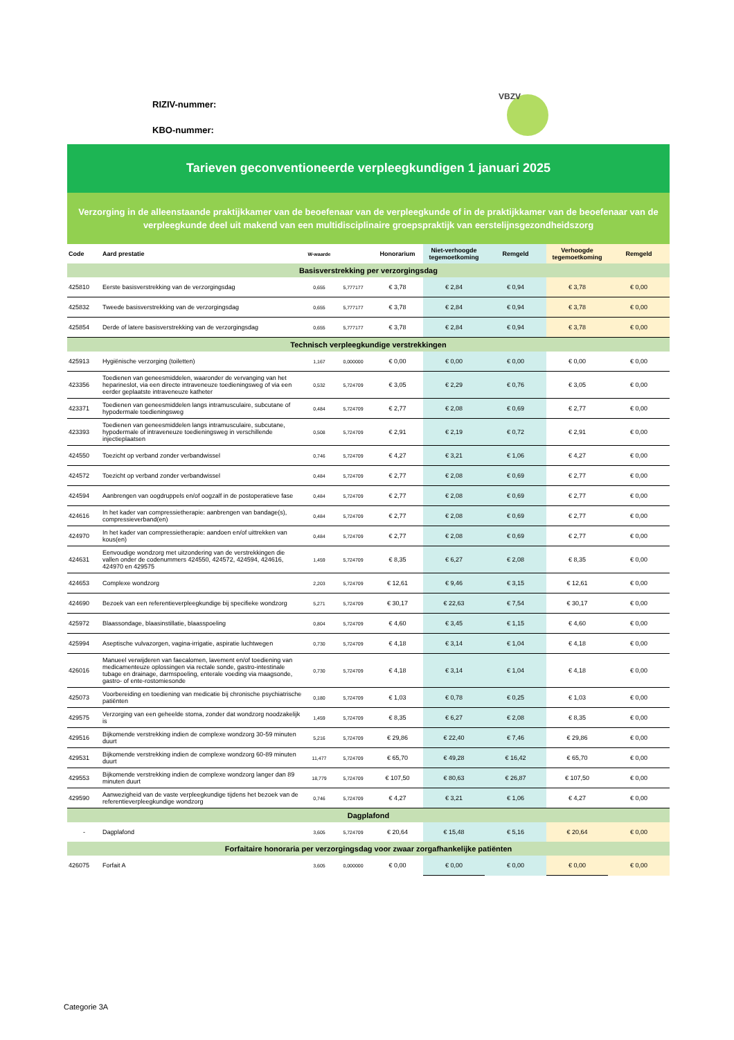RIZIV-nummer:
KBO-nummer:
VBZV
Tarieven geconventioneerde verpleegkundigen 1 januari 2025
Verzorging in de alleenstaande praktijkkamer van de beoefenaar van de verpleegkunde of in de praktijkkamer van de beoefenaar van de verpleegkunde deel uit makend van een multidisciplinaire groepspraktijk van eerstelijnsgezondheidszorg
| Code | Aard prestatie | W-waarde | | Honorarium | Niet-verhoogde tegemoetkoming | Remgeld | Verhoogde tegemoetkoming | Remgeld |
| --- | --- | --- | --- | --- | --- | --- | --- | --- |
| Basisverstrekking per verzorgingsdag | | | | | | | | |
| 425810 | Eerste basisverstrekking van de verzorgingsdag | 0,655 | 5,777177 | € 3,78 | € 2,84 | € 0,94 | € 3,78 | € 0,00 |
| 425832 | Tweede basisverstrekking van de verzorgingsdag | 0,655 | 5,777177 | € 3,78 | € 2,84 | € 0,94 | € 3,78 | € 0,00 |
| 425854 | Derde of latere basisverstrekking van de verzorgingsdag | 0,655 | 5,777177 | € 3,78 | € 2,84 | € 0,94 | € 3,78 | € 0,00 |
| Technisch verpleegkundige verstrekkingen | | | | | | | | |
| 425913 | Hygiënische verzorging (toiletten) | 1,167 | 0,000000 | € 0,00 | € 0,00 | € 0,00 | € 0,00 | € 0,00 |
| 423356 | Toedienen van geneesmiddelen, waaronder de vervanging van het heparineslot, via een directe intraveneuze toedieningsweg of via een eerder geplaatste intraveneuze katheter | 0,532 | 5,724709 | € 3,05 | € 2,29 | € 0,76 | € 3,05 | € 0,00 |
| 423371 | Toedienen van geneesmiddelen langs intramusculaire, subcutane of hypodermale toedieningsweg | 0,484 | 5,724709 | € 2,77 | € 2,08 | € 0,69 | € 2,77 | € 0,00 |
| 423393 | Toedienen van geneesmiddelen langs intramusculaire, subcutane, hypodermale of intraveneuze toedieningsweg in verschillende injectieplaatsen | 0,508 | 5,724709 | € 2,91 | € 2,19 | € 0,72 | € 2,91 | € 0,00 |
| 424550 | Toezicht op verband zonder verbandwissel | 0,746 | 5,724709 | € 4,27 | € 3,21 | € 1,06 | € 4,27 | € 0,00 |
| 424572 | Toezicht op verband zonder verbandwissel | 0,484 | 5,724709 | € 2,77 | € 2,08 | € 0,69 | € 2,77 | € 0,00 |
| 424594 | Aanbrengen van oogdruppels en/of oogzalf in de postoperatieve fase | 0,484 | 5,724709 | € 2,77 | € 2,08 | € 0,69 | € 2,77 | € 0,00 |
| 424616 | In het kader van compressietherapie: aanbrengen van bandage(s), compressieverband(en) | 0,484 | 5,724709 | € 2,77 | € 2,08 | € 0,69 | € 2,77 | € 0,00 |
| 424970 | In het kader van compressietherapie: aandoen en/of uittrekken van kous(en) | 0,484 | 5,724709 | € 2,77 | € 2,08 | € 0,69 | € 2,77 | € 0,00 |
| 424631 | Eenvoudige wondzorg met uitzondering van de verstrekkingen die vallen onder de codenummers 424550, 424572, 424594, 424616, 424970 en 429575 | 1,459 | 5,724709 | € 8,35 | € 6,27 | € 2,08 | € 8,35 | € 0,00 |
| 424653 | Complexe wondzorg | 2,203 | 5,724709 | € 12,61 | € 9,46 | € 3,15 | € 12,61 | € 0,00 |
| 424690 | Bezoek van een referentieverpleegkundige bij specifieke wondzorg | 5,271 | 5,724709 | € 30,17 | € 22,63 | € 7,54 | € 30,17 | € 0,00 |
| 425972 | Blaassondage, blaasinstillatie, blaasspoeling | 0,804 | 5,724709 | € 4,60 | € 3,45 | € 1,15 | € 4,60 | € 0,00 |
| 425994 | Aseptische vulvazorgen, vagina-irrigatie, aspiratie luchtwegen | 0,730 | 5,724709 | € 4,18 | € 3,14 | € 1,04 | € 4,18 | € 0,00 |
| 426016 | Manueel verwijderen van faecalomen, lavement en/of toediening van medicamenteuze oplossingen via rectale sonde, gastro-intestinale tubage en drainage, darmspoeling, enterale voeding via maagsonde, gastro- of ente-rostomiesonde | 0,730 | 5,724709 | € 4,18 | € 3,14 | € 1,04 | € 4,18 | € 0,00 |
| 425073 | Voorbereiding en toediening van medicatie bij chronische psychiatrische patiënten | 0,180 | 5,724709 | € 1,03 | € 0,78 | € 0,25 | € 1,03 | € 0,00 |
| 429575 | Verzorging van een geheelde stoma, zonder dat wondzorg noodzakelijk is | 1,459 | 5,724709 | € 8,35 | € 6,27 | € 2,08 | € 8,35 | € 0,00 |
| 429516 | Bijkomende verstrekking indien de complexe wondzorg 30-59 minuten duurt | 5,216 | 5,724709 | € 29,86 | € 22,40 | € 7,46 | € 29,86 | € 0,00 |
| 429531 | Bijkomende verstrekking indien de complexe wondzorg 60-89 minuten duurt | 11,477 | 5,724709 | € 65,70 | € 49,28 | € 16,42 | € 65,70 | € 0,00 |
| 429553 | Bijkomende verstrekking indien de complexe wondzorg langer dan 89 minuten duurt | 18,779 | 5,724709 | € 107,50 | € 80,63 | € 26,87 | € 107,50 | € 0,00 |
| 429590 | Aanwezigheid van de vaste verpleegkundige tijdens het bezoek van de referentieverpleegkundige wondzorg | 0,746 | 5,724709 | € 4,27 | € 3,21 | € 1,06 | € 4,27 | € 0,00 |
| Dagplafond | | | | | | | | |
| - | Dagplafond | 3,605 | 5,724709 | € 20,64 | € 15,48 | € 5,16 | € 20,64 | € 0,00 |
| Forfaitaire honoraria per verzorgingsdag voor zwaar zorgafhankelijke patiënten | | | | | | | | |
| 426075 | Forfait A | 3,605 | 0,000000 | € 0,00 | € 0,00 | € 0,00 | € 0,00 | € 0,00 |
Categorie 3A